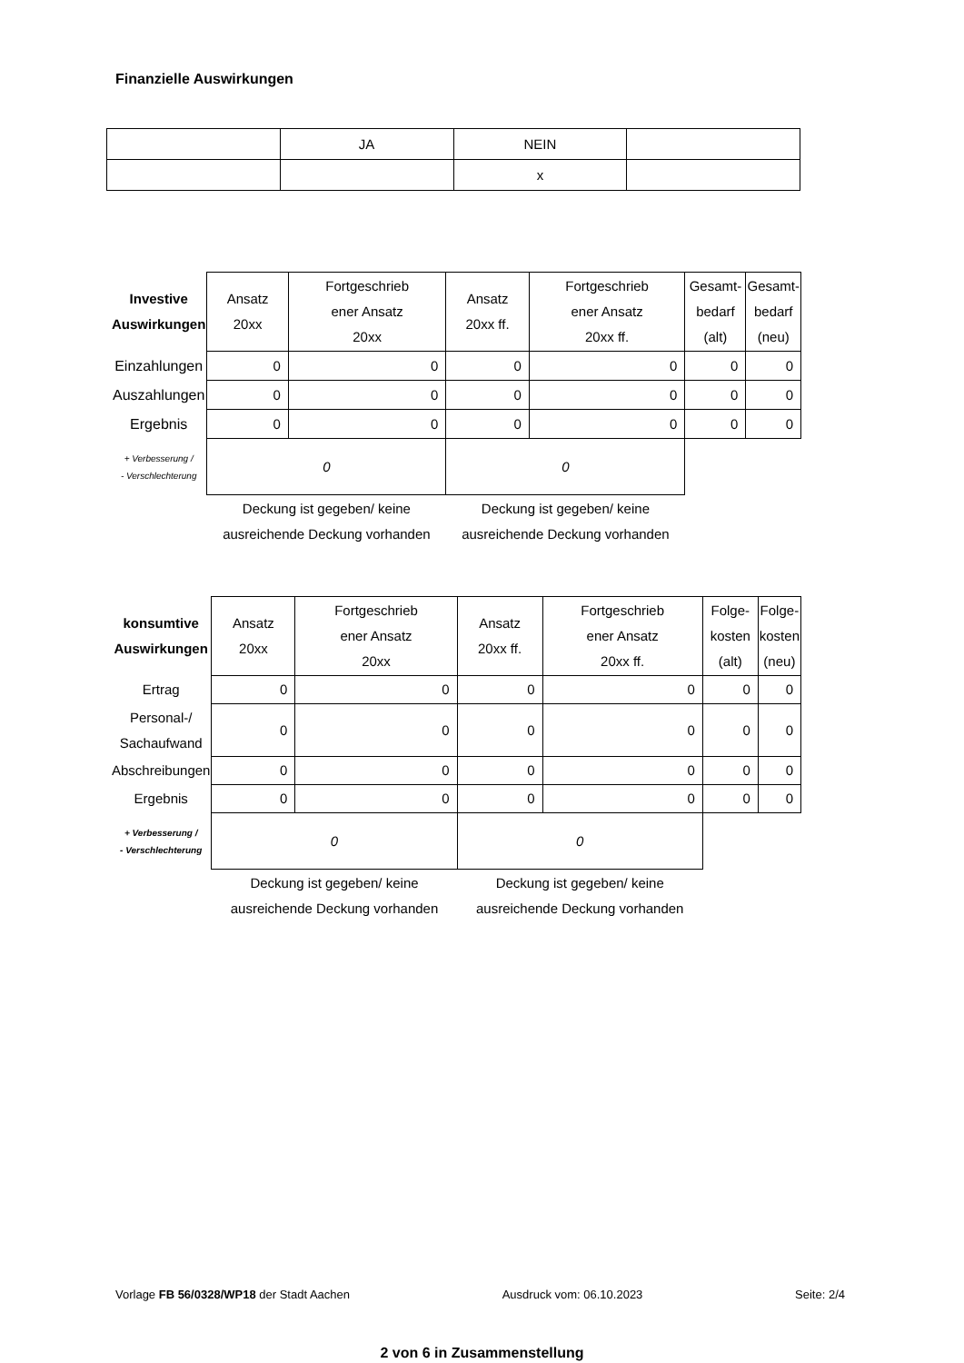Finanzielle Auswirkungen
| | JA | NEIN | |
| | | x | |
| Investive Auswirkungen | Ansatz 20xx | Fortgeschrieb ener Ansatz 20xx | Ansatz 20xx ff. | Fortgeschrieb ener Ansatz 20xx ff. | Gesamt- bedarf (alt) | Gesamt- bedarf (neu) |
| Einzahlungen | 0 | 0 | 0 | 0 | 0 | 0 |
| Auszahlungen | 0 | 0 | 0 | 0 | 0 | 0 |
| Ergebnis | 0 | 0 | 0 | 0 | 0 | 0 |
| + Verbesserung / - Verschlechterung | 0 | | 0 | | | |
| | Deckung ist gegeben/ keine ausreichende Deckung vorhanden | | Deckung ist gegeben/ keine ausreichende Deckung vorhanden | | | |
| konsumtive Auswirkungen | Ansatz 20xx | Fortgeschrieb ener Ansatz 20xx | Ansatz 20xx ff. | Fortgeschrieb ener Ansatz 20xx ff. | Folge- kosten (alt) | Folge- kosten (neu) |
| Ertrag | 0 | 0 | 0 | 0 | 0 | 0 |
| Personal-/ Sachaufwand | 0 | 0 | 0 | 0 | 0 | 0 |
| Abschreibungen | 0 | 0 | 0 | 0 | 0 | 0 |
| Ergebnis | 0 | 0 | 0 | 0 | 0 | 0 |
| + Verbesserung / - Verschlechterung | 0 | | 0 | | | |
| | Deckung ist gegeben/ keine ausreichende Deckung vorhanden | | Deckung ist gegeben/ keine ausreichende Deckung vorhanden | | | |
Vorlage FB 56/0328/WP18 der Stadt Aachen Ausdruck vom: 06.10.2023 Seite: 2/4
2 von 6 in Zusammenstellung